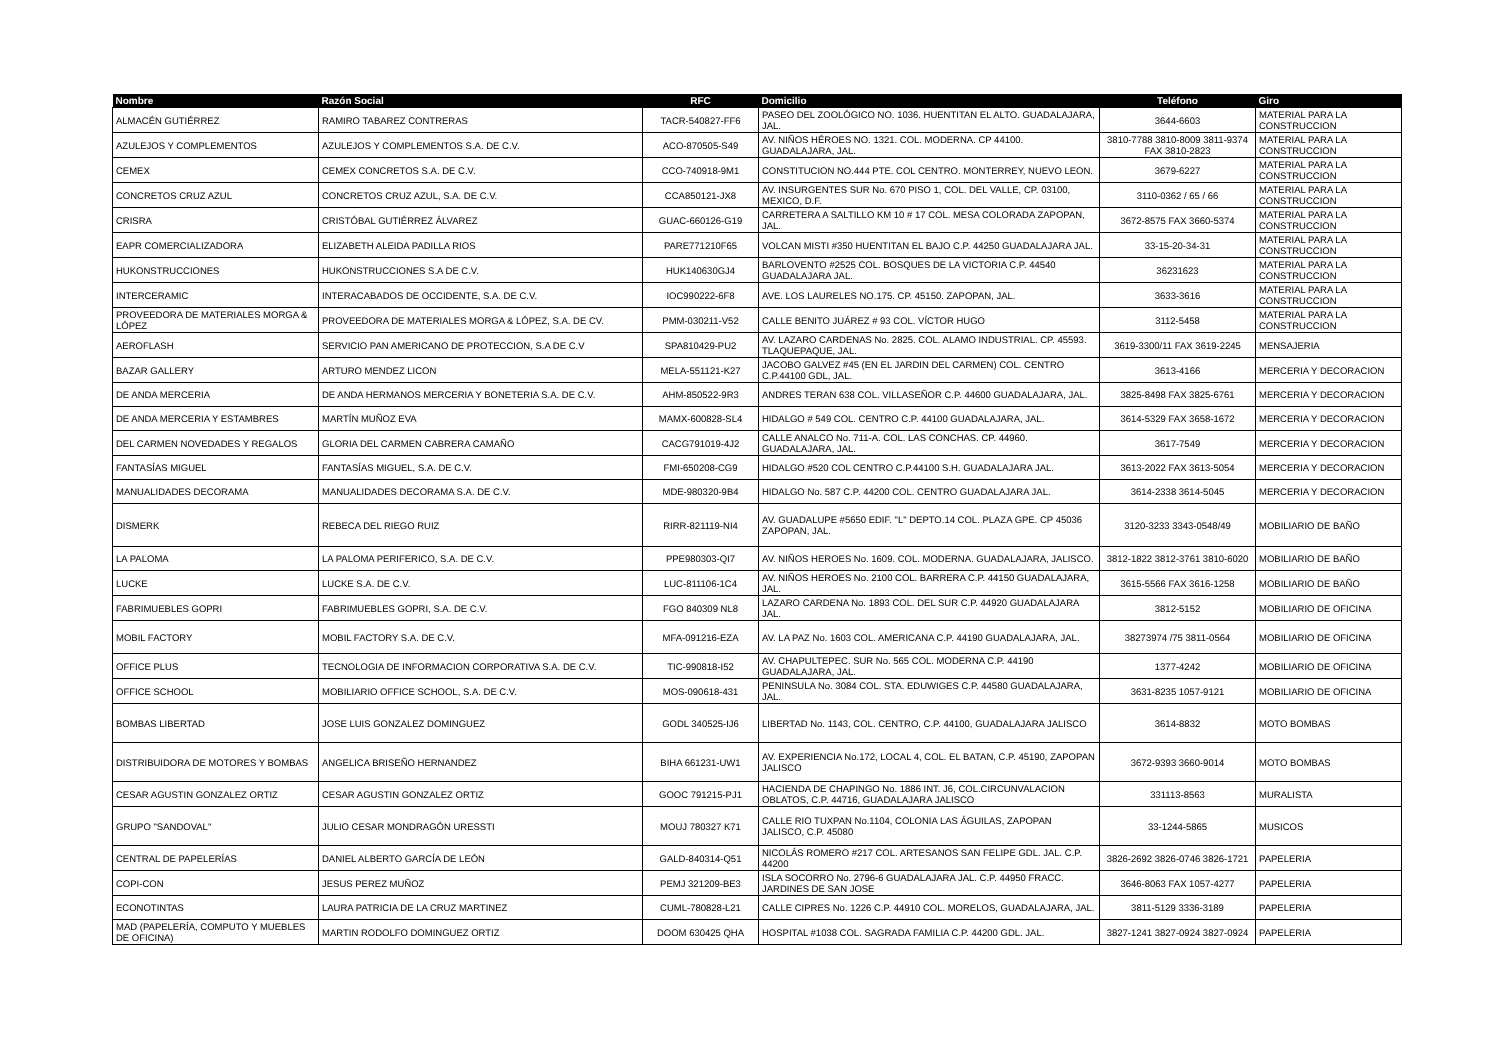| Nombre | Razón Social | RFC | Domicilio | Teléfono | Giro |
| --- | --- | --- | --- | --- | --- |
| ALMACÉN GUTIÉRREZ | RAMIRO TABAREZ CONTRERAS | TACR-540827-FF6 | PASEO DEL ZOOLÓGICO NO. 1036. HUENTITAN EL ALTO. GUADALAJARA, JAL. | 3644-6603 | MATERIAL PARA LA CONSTRUCCION |
| AZULEJOS Y COMPLEMENTOS | AZULEJOS Y COMPLEMENTOS S.A. DE C.V. | ACO-870505-S49 | AV. NIÑOS HÉROES NO. 1321. COL. MODERNA. CP 44100. GUADALAJARA, JAL. | 3810-7788 3810-8009 3811-9374 FAX 3810-2823 | MATERIAL PARA LA CONSTRUCCION |
| CEMEX | CEMEX CONCRETOS S.A. DE C.V. | CCO-740918-9M1 | CONSTITUCION NO.444 PTE. COL CENTRO. MONTERREY, NUEVO LEON. | 3679-6227 | MATERIAL PARA LA CONSTRUCCION |
| CONCRETOS CRUZ AZUL | CONCRETOS CRUZ AZUL, S.A. DE C.V. | CCA850121-JX8 | AV. INSURGENTES SUR No. 670 PISO 1, COL. DEL VALLE, CP. 03100, MEXICO, D.F. | 3110-0362 / 65 / 66 | MATERIAL PARA LA CONSTRUCCION |
| CRISRA | CRISTÓBAL GUTIÉRREZ ÁLVAREZ | GUAC-660126-G19 | CARRETERA A SALTILLO KM 10 # 17 COL. MESA COLORADA ZAPOPAN, JAL. | 3672-8575 FAX 3660-5374 | MATERIAL PARA LA CONSTRUCCION |
| EAPR COMERCIALIZADORA | ELIZABETH ALEIDA PADILLA RIOS | PARE771210F65 | VOLCAN MISTI #350 HUENTITAN EL BAJO C.P. 44250 GUADALAJARA JAL. | 33-15-20-34-31 | MATERIAL PARA LA CONSTRUCCION |
| HUKONSTRUCCIONES | HUKONSTRUCCIONES S.A DE C.V. | HUK140630GJ4 | BARLOVENTO #2525 COL. BOSQUES DE LA VICTORIA C.P. 44540 GUADALAJARA JAL. | 36231623 | MATERIAL PARA LA CONSTRUCCION |
| INTERCERAMIC | INTERACABADOS DE OCCIDENTE, S.A. DE C.V. | IOC990222-6F8 | AVE. LOS LAURELES NO.175. CP. 45150. ZAPOPAN, JAL. | 3633-3616 | MATERIAL PARA LA CONSTRUCCION |
| PROVEEDORA DE MATERIALES MORGA & LÓPEZ | PROVEEDORA DE MATERIALES MORGA & LÓPEZ, S.A. DE CV. | PMM-030211-V52 | CALLE BENITO JUÁREZ # 93 COL. VÍCTOR HUGO | 3112-5458 | MATERIAL PARA LA CONSTRUCCION |
| AEROFLASH | SERVICIO PAN AMERICANO DE PROTECCION, S.A DE C.V | SPA810429-PU2 | AV. LAZARO CARDENAS No. 2825. COL. ALAMO INDUSTRIAL. CP. 45593. TLAQUEPAQUE, JAL. | 3619-3300/11 FAX 3619-2245 | MENSAJERIA |
| BAZAR GALLERY | ARTURO MENDEZ LICON | MELA-551121-K27 | JACOBO GALVEZ #45 (EN EL JARDIN DEL CARMEN) COL. CENTRO C.P.44100 GDL, JAL. | 3613-4166 | MERCERIA Y DECORACION |
| DE ANDA MERCERIA | DE ANDA HERMANOS MERCERIA Y BONETERIA S.A. DE C.V. | AHM-850522-9R3 | ANDRES TERAN 638 COL. VILLASEÑOR C.P. 44600 GUADALAJARA, JAL. | 3825-8498 FAX 3825-6761 | MERCERIA Y DECORACION |
| DE ANDA MERCERIA Y ESTAMBRES | MARTÍN MUÑOZ EVA | MAMX-600828-SL4 | HIDALGO # 549 COL. CENTRO C.P. 44100 GUADALAJARA, JAL. | 3614-5329 FAX 3658-1672 | MERCERIA Y DECORACION |
| DEL CARMEN NOVEDADES Y REGALOS | GLORIA DEL CARMEN CABRERA CAMAÑO | CACG791019-4J2 | CALLE ANALCO No. 711-A. COL. LAS CONCHAS. CP. 44960. GUADALAJARA, JAL. | 3617-7549 | MERCERIA Y DECORACION |
| FANTASÍAS MIGUEL | FANTASÍAS MIGUEL, S.A. DE C.V. | FMI-650208-CG9 | HIDALGO #520 COL CENTRO C.P.44100 S.H. GUADALAJARA JAL. | 3613-2022 FAX 3613-5054 | MERCERIA Y DECORACION |
| MANUALIDADES DECORAMA | MANUALIDADES DECORAMA S.A. DE C.V. | MDE-980320-9B4 | HIDALGO No. 587 C.P. 44200 COL. CENTRO GUADALAJARA JAL. | 3614-2338 3614-5045 | MERCERIA Y DECORACION |
| DISMERK | REBECA DEL RIEGO RUIZ | RIRR-821119-NI4 | AV. GUADALUPE #5650 EDIF. "L" DEPTO.14 COL. PLAZA GPE. CP 45036 ZAPOPAN, JAL. | 3120-3233 3343-0548/49 | MOBILIARIO DE BAÑO |
| LA PALOMA | LA PALOMA PERIFERICO, S.A. DE C.V. | PPE980303-QI7 | AV. NIÑOS HEROES No. 1609. COL. MODERNA. GUADALAJARA, JALISCO. | 3812-1822 3812-3761 3810-6020 | MOBILIARIO DE BAÑO |
| LUCKE | LUCKE S.A. DE C.V. | LUC-811106-1C4 | AV. NIÑOS HEROES No. 2100 COL. BARRERA C.P. 44150 GUADALAJARA, JAL. | 3615-5566 FAX 3616-1258 | MOBILIARIO DE BAÑO |
| FABRIMUEBLES GOPRI | FABRIMUEBLES GOPRI, S.A. DE C.V. | FGO 840309 NL8 | LAZARO CARDENA No. 1893 COL. DEL SUR C.P. 44920 GUADALAJARA JAL. | 3812-5152 | MOBILIARIO DE OFICINA |
| MOBIL FACTORY | MOBIL FACTORY S.A. DE C.V. | MFA-091216-EZA | AV. LA PAZ No. 1603 COL. AMERICANA C.P. 44190 GUADALAJARA, JAL. | 38273974 /75 3811-0564 | MOBILIARIO DE OFICINA |
| OFFICE PLUS | TECNOLOGIA DE INFORMACION CORPORATIVA S.A. DE C.V. | TIC-990818-I52 | AV. CHAPULTEPEC. SUR No. 565 COL. MODERNA C.P. 44190 GUADALAJARA, JAL. | 1377-4242 | MOBILIARIO DE OFICINA |
| OFFICE SCHOOL | MOBILIARIO OFFICE SCHOOL, S.A. DE C.V. | MOS-090618-431 | PENINSULA No. 3084 COL. STA. EDUWIGES C.P. 44580 GUADALAJARA, JAL. | 3631-8235 1057-9121 | MOBILIARIO DE OFICINA |
| BOMBAS LIBERTAD | JOSE LUIS GONZALEZ DOMINGUEZ | GODL 340525-IJ6 | LIBERTAD No. 1143, COL. CENTRO, C.P. 44100, GUADALAJARA JALISCO | 3614-8832 | MOTO BOMBAS |
| DISTRIBUIDORA DE MOTORES Y BOMBAS | ANGELICA BRISEÑO HERNANDEZ | BIHA 661231-UW1 | AV. EXPERIENCIA No.172, LOCAL 4, COL. EL BATAN, C.P. 45190, ZAPOPAN JALISCO | 3672-9393 3660-9014 | MOTO BOMBAS |
| CESAR AGUSTIN GONZALEZ ORTIZ | CESAR AGUSTIN GONZALEZ ORTIZ | GOOC 791215-PJ1 | HACIENDA DE CHAPINGO No. 1886 INT. J6, COL.CIRCUNVALACION OBLATOS, C.P. 44716, GUADALAJARA JALISCO | 331113-8563 | MURALISTA |
| GRUPO "SANDOVAL" | JULIO CESAR MONDRAGÓN URESSTI | MOUJ 780327 K71 | CALLE RIO TUXPAN No.1104, COLONIA LAS ÁGUILAS, ZAPOPAN JALISCO, C.P. 45080 | 33-1244-5865 | MUSICOS |
| CENTRAL DE PAPELERÍAS | DANIEL ALBERTO GARCÍA DE LEÓN | GALD-840314-Q51 | NICOLÁS ROMERO #217 COL. ARTESANOS SAN FELIPE GDL. JAL. C.P. 44200 | 3826-2692 3826-0746 3826-1721 | PAPELERIA |
| COPI-CON | JESUS PEREZ MUÑOZ | PEMJ 321209-BE3 | ISLA SOCORRO No. 2796-6 GUADALAJARA JAL. C.P. 44950 FRACC. JARDINES DE SAN JOSE | 3646-8063 FAX 1057-4277 | PAPELERIA |
| ECONOTINTAS | LAURA PATRICIA DE LA CRUZ MARTINEZ | CUML-780828-L21 | CALLE CIPRES No. 1226 C.P. 44910 COL. MORELOS, GUADALAJARA, JAL. | 3811-5129 3336-3189 | PAPELERIA |
| MAD (PAPELERÍA, COMPUTO Y MUEBLES DE OFICINA) | MARTIN RODOLFO DOMINGUEZ ORTIZ | DOOM 630425 QHA | HOSPITAL #1038 COL. SAGRADA FAMILIA C.P. 44200 GDL. JAL. | 3827-1241 3827-0924 3827-0924 | PAPELERIA |